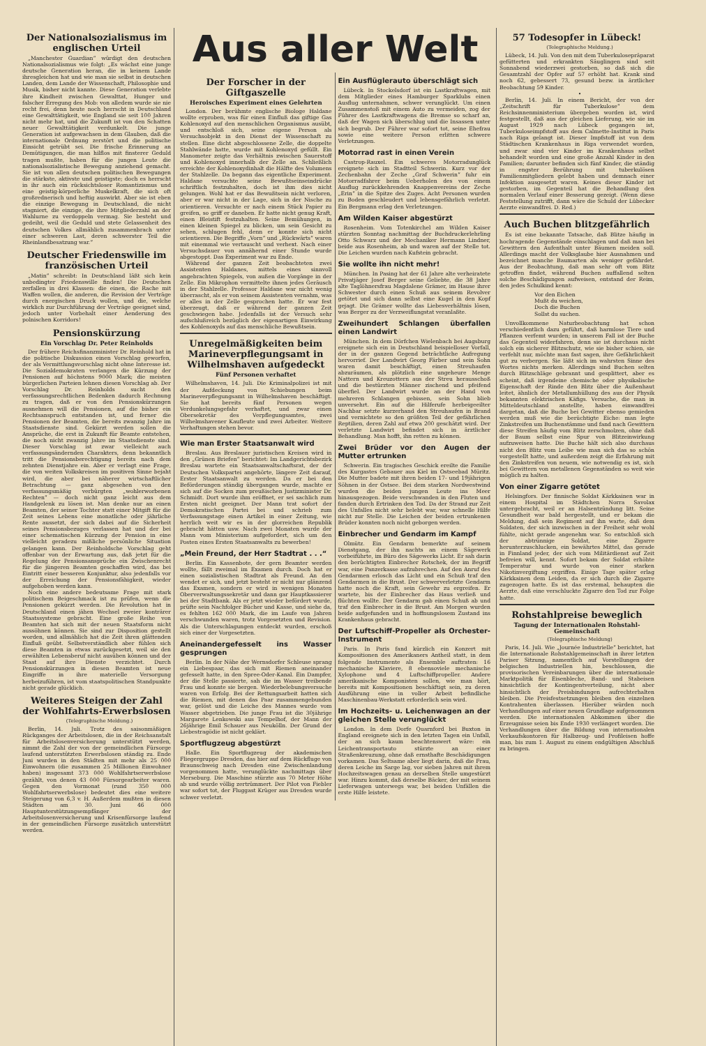Der Nationalsozialismus im englischen Urteil
„Manchester Guardian“ würdigt den deutschen Nationalsozialismus wie folgt: „Es wächst eine junge deutsche Generation heran, die in keinem Lande ihresgleichen hat und wie man sie selbst in deutschen Landen, dem Lande der Wissenschaft, Philosophie und Musik, bisher nicht kannte. Diese Generation verlebte ihre Kindheit zwischen Gewalttat, Hunger und falscher Erregung des Mob: von alledem wurde sie nie recht frei, denn heute noch herrscht in Deutschland eine Gewalttätigkeit, wie England sie seit 100 Jahren nicht mehr hat, und die Zukunft ist von den Schatten neuer Gewalttätigkeit verdunkelt. Die junge Generation ist aufgewachsen in dem Glauben, daß die internationale Ordnung zerstört und die politische Einsicht getrübt sei. Die frische Erinnerung an Demütigungen, die man hilflos mit finsterer Geduld tragen mußte, haben für die jungen Leute die nationalsozialistische Bewegung anziehend gemacht. Sie ist von allen deutschen politischen Bewegungen die stärkste, aktivste und geistigste; doch es herrscht in ihr auch ein rücksichtsloser Romantizismus und eine geistig-körperliche Muskelkraft, die sich oft großrednerisch und heftig auswirkt. Aber sie ist eben die einzige Bewegung in Deutschland, die nicht stagniert, die einzige, die ihre Mitgliederzahl an der Wahlurne zu verdoppeln vermag. Sie besteht und gedeiht, weil die Geduld und stete Gelassenheit des deutschen Volkes allmählich zusammenbrach unter einer schweren Last, deren schwerster Teil die Rheinlandbesatzung war.“
Deutscher Friedenswille im französischen Urteil
„Matin“ schreibt: In Deutschland läßt sich kein unbedingter Friedenswille finden! Die Deutschen zerfallen in drei Klassen: die einen, die Rache mit Waffen wollen, die anderen, die Revision der Verträge durch energischen Druck wollen, und die, welche wirklich zur Durchführung der Verträge geeignet sind, jedoch unter Vorbehalt einer Aenderung des polnischen Korridors!
Pensionskürzung
Ein Vorschlag Dr. Peter Reinholds
Der frühere Reichsfinanzminister Dr. Reinhold hat in die politische Diskussion einen Vorschlag geworfen, der als Vermittlungsvorschlag nicht ohne Interesse ist. Die Sozialdemokraten verlangen die Kürzung der Pensionen auf höchstens 9000 Mark; die meisten bürgerlichen Parteien lehnen diesen Vorschlag ab. Der Vorschlag Dr. Reinholds sucht den verfassungsrechtlichen Bedenken dadurch Rechnung zu tragen, daß er von den Pensionskürzungen ausnehmen will die Pensionen, auf die bisher ein Rechtsanspruch entstanden ist, und ferner die Pensionen der Beamten, die bereits zwanzig Jahre im Staatsdienste sind. Gekürzt werden sollen die Ansprüche, die erst in Zukunft für Beamte entstehen, die noch nicht zwanzig Jahre im Staatsdienste sind. Dieser Vorschlag ist zwar vielleicht auch verfassungsändernden Charakters, denn bekanntlich tritt die Pensionsberechtigung bereits nach dem zehnten Dienstjahre ein. Aber er verlagt eine Frage, die von weiten Volkskreisen im positiven Sinne bejaht wird, die aber bei näherer wirtschaftlicher Betrachtung — ganz abgesehen von den verfassungsmäßig verbürgten „wohlerworbenen Rechten“ — doch nicht ganz leicht aus dem Handgelenk zu lösen ist. Man denke nur an einen Beamten, der seiner Tochter statt einer Mitgift für die Zeit seines Lebens eine monatliche oder jährliche Rente aussetzt, der sich dabei auf die Sicherheit seines Pensionsbezuges verlassen hat und der bei einer schematischen Kürzung der Pension in eine vielleicht geradezu mißliche persönliche Situation gelangen kann. Der Reinholdsche Vorschlag geht offenbar von der Erwartung aus, daß jetzt für die Regelung der Pensionsansprüche ein Zwischenrecht für die jüngeren Beamten geschaffen wird, das bei Eintritt einer besseren Konjunktur, also jedenfalls vor der Erreichung der Pensionsfähigkeit, wieder aufgehoben werden kann.
Noch eine andere bedeutsame Frage mit stark politischem Beigeschmack ist zu prüfen, wenn die Pensionen gekürzt werden. Die Revolution hat in Deutschland einen jähen Wechsel zweier konträrer Staatssysteme gebracht. Eine große Reihe von Beamten hat sich mit der neuen Staatsform nicht aussöhnen können. Sie sind zur Disposition gestellt worden, und allmählich hat die Zeit ihren glättenden Einfluß geübt. Selbstverständlich aber fühlen sich diese Beamten in etwas zurückgesetzt, weil sie den erwählten Lebensberuf nicht ausüben können und der Staat auf ihre Dienste verzichtet. Durch Pensionskürzungen in diesen Beamten ist neue Eingriffe in ihre materielle Versorgung herbeizuführen, ist vom staatspolitischen Standpunkte nicht gerade glücklich.
Weiteres Steigen der Zahl der Wohlfahrts-Erwerbslosen
(Telegraphische Meldung.)
Berlin, 14. Juli. Trotz des saisonmäßigen Rückganges der Arbeitslosen, die in der Reichsanstalt für Arbeitslosenversicherung unterstützt werden, nimmt die Zahl der von der gemeindlichen Fürsorge laufend unterstützten Erwerbslosen ständig zu. Ende Juni wurden in den Städten mit mehr als 25 000 Einwohnern (die zusammen 25 Millionen Einwohner haben) insgesamt 373 000 Wohlfahrtserwerbslose gezählt, von denen 43 000 Fürsorgearbeiter waren. Gegen den Vormonat (rund 350 000 Wohlfahrtserwerbslose) bedeutet dies eine weitere Steigerung von 6,3 v. H. Außerdem mußten in diesen Städten am 30. Juni 46 000 Hauptunterstützungsempfänger der Arbeitslosenversicherung und Krisenfürsorge laufend in der gemeindlichen Fürsorge zusätzlich unterstützt werden.
Aus aller Welt
Der Forscher in der Giftgaszelle
Heroisches Experiment eines Gelehrten
London. Der berühmte englische Biologe Haldane wollte erproben, was für einen Einfluß das giftige Gas Kohlenoxyd auf den menschlichen Organismus ausübt, und entschloß sich, seine eigene Person als Versuchsobjekt in den Dienst der Wissenschaft zu stellen. Eine dicht abgeschlossene Zelle, die doppelte Stahlwände hatte, wurde mit Kohlenoxyd gefüllt. Ein Manometer zeigte das Verhältnis zwischen Sauerstoff und Kohlenoxyd innerhalb der Zelle an. Schließlich erreichte der Kohlenoxydinhalt die Hälfte des Volumens der Stahlzelle. Da begann das eigentliche Experiment. Haldane versuchte seine Bewußtseinseindrücke schriftlich festzuhalten, doch ist ihm dies nicht gelungen. Wohl hat er das Bewußtsein nicht verloren, aber er war nicht in der Lage, sich in der Nische zu orientieren. Versuchte er nach einem Stück Papier zu greifen, so griff er daneben. Er hatte nicht genug Kraft, einen Bleistift festzuhalten. Seine Bemühungen, in einen kleinen Spiegel zu blicken, um sein Gesicht zu sehen, schlugen fehl, denn er konnte sich nicht orientieren. Die Begriffe „Vorn“ und „Rückwärts“ waren mit einemmal wie vertauscht und verhext. Nach einer Versuchsdauer von annähernd einer Stunde wurde abgestoppt. Das Experiment war zu Ende.
Während der ganzen Zeit beobachteten zwei Assistenten Haldanes, mittels eines sinnvoll angebrachten Spiegels, von außen die Vorgänge in der Zelle. Ein Mikrophon vermittelte ihnen jedes Geräusch in der Stahlzelle. Professor Haldane war nicht wenig überrascht, als er von seinem Assistenten vernahm, was er alles in der Zelle gesprochen hatte. Er war fest überzeugt, daß er während der ganzen Zeit geschwiegen habe. Jedenfalls ist der Versuch sehr aufschlußreich bezüglich der eigenartigen Einwirkung des Kohlenoxyds auf das menschliche Bewußtsein.
Unregelmäßigkeiten beim Marineverpflegungsamt in Wilhelmshaven aufgedeckt
Fünf Personen verhaftet
Wilhelmshaven, 14. Juli. Die Kriminalpolizei ist mit der Aufdeckung von Schiebungen beim Marineverpflegungsamt in Wilhelmshaven beschäftigt. Sie hat bereits fünf Personen wegen Verdunkelungsgefahr verhaftet, und zwar einen Obersekretär des Verpflegungsamtes, zwei Wilhelmshavener Kaufleute und zwei Arbeiter. Weitere Verhaftungen stehen bevor.
Wie man Erster Staatsanwalt wird
Breslau. Aus Breslauer juristischen Kreisen wird in den „Grünen Briefen“ berichtet: Im Landgerichtsbezirk Breslau wartete ein Staatsanwaltschaftsrat, der der Deutschen Volkspartei angehörte, längere Zeit darauf, Erster Staatsanwalt zu werden. Da er bei den Beförderungen ständig übergangen wurde, machte er sich auf die Socken zum preußischen Justizminister Dr. Schmidt. Dort wurde ihm eröffnet, er sei sachlich zum Ersten nicht geeignet. Der Mann trat sofort der Demokratischen Partei bei und schrieb zum Verfassungstage einen Artikel in einer Zeitung, wie herrlich weit wir es in der glorreichen Republik gebracht hätten usw. Nach zwei Monaten wurde der Mann vom Ministerium aufgefordert, sich um den Posten eines Ersten Staatsanwalts zu bewerben!
„Mein Freund, der Herr Stadtrat . . .“
Berlin. Ein Kassenbote, der gern Beamter werden wollte, fällt zweimal im Examen durch. Doch hat er einen sozialistischen Stadtrat als Freund. An den wendet er sich, und jetzt besteht er nicht nur glänzend das Examen, sondern er wird in wenigen Monaten Oberverwaltungssekretär und dann gar Hauptkassierer bei der Stadtbank. Als er jetzt wieder befördert wurde, prüfte sein Nachfolger Bücher und Kasse, und siehe da, es fehlten 162 000 Mark, die im Laufe von Jahren verschwunden waren, trotz Vorgesetzten und Revision. Als die Unterschlagungen entdeckt wurden, erschoß sich einer der Vorgesetzten.
Aneinandergefesselt ins Wasser gesprungen
Berlin. In der Nähe der Wernsdorfer Schleuse sprang ein Liebespaar, das sich mit Riemen aneinander gefesselt hatte, in den Spree-Oder-Kanal. Ein Dampfer, der die Stelle passierte, sah die im Wasser treibende Frau und konnte sie bergen. Wiederbelebungsversuche waren von Erfolg. Bei der Rettungsarbeit hatten sich die Riemen, mit denen das Paar zusammengebunden war, gelöst und die Leiche des Mannes wurde vom Wasser abgetrieben. Die junge Frau ist die 30jährige Margarete Lenkowski aus Tempelhof, der Mann der 26jährige Emil Schauer aus Neukölln. Der Grund der Liebestragödie ist nicht geklärt.
Sportflugzeug abgestürzt
Halle. Ein Sportflugzeug der akademischen Fliegergruppe Dresden, das hier auf dem Rückfluge von Braunschweig nach Dresden eine Zwischenlandung vorgenommen hatte, verunglückte nachmittags über Merseburg. Die Maschine stürzte aus 70 Meter Höhe ab und wurde völlig zertrümmert. Der Pilot von Fiebler war sofort tot, der Fluggast Krüger aus Dresden wurde schwer verletzt.
Ein Ausflüglerauto überschlägt sich
Lübeck. In Stockelsdorf ist ein Lastkraftwagen, mit dem Mitglieder eines Hamburger Sparklubs einen Ausflug unternahmen, schwer verunglückt. Um einen Zusammenstoß mit einem Auto zu vermeiden, zog der Führer des Lastkraftwagens die Bremse so scharf an, daß der Wagen sich überschlug und die Insassen unter sich begrub. Der Führer war sofort tot, seine Ehefrau sowie eine weitere Person erlitten schwere Verletzungen.
Motorrad rast in einen Verein
Castrop-Rauxel. Ein schweres Motorradunglück ereignete sich im Stadtteil Schwerin. Kurz vor der Zechenbahn der Zeche „Graf Schwerin“ fuhr ein Motorradfahrer beim Ueberholen des von einem Ausflug zurückkehrenden Knappenvereins der Zeche „Erin“ in die Spitze des Zuges. Acht Personen wurden zu Boden geschleudert und lebensgefährlich verletzt. Ein Bergmann erlag den Verletzungen.
Am Wilden Kaiser abgestürzt
Rosenheim. Vom Totenkirchel am Wilden Kaiser stürzten Sonntag nachmittag der Buchdruckerlehrling Otto Schwarz und der Mechaniker Hermann Lindner, beide aus Rosenheim, ab und waren auf der Stelle tot. Die Leichen wurden nach Kufstein gebracht.
Sie wollte ihn nicht mehr!
München. In Pasing hat der 61 Jahre alte verheiratete Privatjäger Josef Berger seine Geliebte, die 38 Jahre alte Taglöhnersfrau Magdalene Grämer, im Hause ihrer Schwester durch einen Schuß aus seinem Revolver getötet und sich dann selbst eine Kugel in den Kopf gejagt. Die Grämer wollte das Liebesverhältnis lösen, was Berger zu der Verzweiflungstat veranlaßte.
Zweihundert Schlangen überfallen einen Landwirt
München. In dem Dörfchen Wielenbach bei Augsburg ereignete sich ein in Deutschland beispielloser Vorfall, der in der ganzen Gegend beträchtliche Aufregung hervorrief. Der Landwirt Georg Färber und sein Sohn waren damit beschäftigt, einen Streuhaufen abzuräumen, als plötzlich eine ungeheure Menge Nattern und Kreuzottern aus der Streu herausschoß und die bestürzten Männer zischend und pfeifend überfiel. Der Landwirt wurde an der Hand von mehreren Schlangen gebissen, sein Sohn blieb unversehrt. Ein auf die Hilferufe herbeigeeilter Nachbar setzte kurzerhand den Streuhaufen in Brand und vernichtete so den größten Teil der gefährlichen Reptilien, deren Zahl auf etwa 200 geschätzt wird. Der verletzte Landwirt befindet sich in ärztlicher Behandlung. Man hofft, ihn retten zu können.
Zwei Brüder vor den Augen der Mutter ertrunken
Schwerin. Ein tragisches Geschick ereilte die Familie des Kurgastes Gebauer aus Kiel im Ostseebad Müritz. Die Mutter badete mit ihren beiden 17- und 19jährigen Söhnen in der Ostsee. Bei dem starken Nordwestwind wurden die beiden jungen Leute ins Meer hinausgezogen. Beide verschwanden in den Fluten und fanden durch Ertrinken den Tod. Da der Strand zur Zeit des Unfalles nicht sehr belebt war, war schnelle Hilfe nicht zur Stelle. Die Leichen der beiden ertrunkenen Brüder konnten noch nicht geborgen werden.
Einbrecher und Gendarm im Kampf
Olmütz. Ein Gendarm bemerkte auf seinem Dienstgang, der ihn nachts an einem Sägewerk vorbeiführte, im Büro des Sägewerks Licht. Er sah darin den berüchtigten Einbrecher Rotschek, der im Begriff war, eine Panzerkasse aufzubrechen. Auf den Anruf des Gendarmen erlosch das Licht und ein Schuß traf den Gendarmen in die Brust. Der schwerverletzte Gendarm hatte noch die Kraft, sein Gewehr zu ergreifen. Er wartete, bis der Einbrecher das Haus verließ und flüchten wollte. Der Gendarm gab einen Schuß ab und traf den Einbrecher in die Brust. Am Morgen wurden beide aufgefunden und in hoffnungslosem Zustand ins Krankenhaus gebracht.
Der Luftschiff-Propeller als Orchester-Instrument
Paris. In Paris fand kürzlich ein Konzert mit Kompositionen des Amerikaners Antheil statt, in dem folgende Instrumente als Ensemble auftraten: 16 mechanische Klaviere, 8 ebensoviele mechanische Xylophone und 4 Luftschiffpropeller. Andere amerikanische Komponisten sollen, wie man hört, bereits mit Kompositionen beschäftigt sein, zu deren Ausführung eine in voller Arbeit befindliche Maschinenbau-Werkstatt erforderlich sein wird.
Im Hochzeits- u. Leichenwagen an der gleichen Stelle verunglückt
London. In dem Dorfe Quarnford bei Buxton in England ereignete sich in den letzten Tagen ein Unfall, der an sich kaum beachtenswert wäre: ein Leichentransportauto stürzte an einer Straßenkreuzung, ohne daß ernsthafte Beschädigungen vorkamen. Das Seltsame aber liegt darin, daß die Frau, deren Leiche im Sarge lag, vor sieben Jahren mit ihrem Hochzeitswagen genau an derselben Stelle umgestürzt war. Hinzu kommt, daß derselbe Bäcker, der mit seinem Lieferwagen unterwegs war, bei beiden Unfällen die erste Hilfe leistete.
57 Todesopfer in Lübeck!
(Telegraphische Meldung.)
Lübeck, 14. Juli. Von den mit dem Tuberkulosepräparat gefütterten und erkrankten Säuglingen sind seit Sonnabend wiederzwei gestorben, so daß sich die Gesamtzahl der Opfer auf 57 erhöht hat. Krank sind noch 62, gebessert 73, gesund bezw. in ärztlicher Beobachtung 59 Kinder.
•
Berlin, 14. Juli. In einem Bericht, der von der „Zeitschrift für Tuberkulose“ dem Reichsinnenministerium übergeben worden ist, wird festgestellt, daß aus der gleichen Lieferung, wie sie im August 1929 nach Lübeck gegangen ist, Tuberkuloseimpfstoff aus dem Calmette-Institut in Paris nach Riga gelangt ist. Dieser Impfstoff ist von dem Städtischen Krankenhaus in Riga verwendet worden, und zwar sind vier Kinder im Krankenhaus selbst behandelt worden und eine große Anzahl Kinder in den Familien; darunter befinden sich fünf Kinder, die ständig in engster Berührung mit tuberkulösen Familienmitgliedern gelebt haben und demnach einer Infektion ausgesetzt waren. Keines dieser Kinder ist gestorben, im Gegenteil hat die Behandlung den normalen Verlauf einer Besserung gezeigt. (Wenn diese Feststellung zutrifft, dann wäre die Schuld der Lübecker Aerzte einwandfrei. D. Red.)
Auch Buchen blitzgefährlich
Es ist eine bekannte Tatsache, daß Blitze häufig in hochragende Gegenstände einschlagen und daß man bei Gewittern den Aufenthalt unter Bäumen meiden soll. Allerdings macht der Volksglaube hier Ausnahmen und bezeichnet manche Baumarten als weniger gefährdet. Aus der Beobachtung, daß man sehr oft vom Blitz getroffen findet, während Buchen auffallend selten solche Beschädigungen aufweisen, entstand der Reim, den jedes Schulkind kennt:
Vor den Eichen
Mußt du weichen,
Doch die Buchen
Sollst du suchen.
Unvollkommene Naturbeobachtung hat schon verschiedentlich dazu geführt, daß harmlose Tiere und Pflanzen verfemt wurden; in unserem Fall ist der Buche das Gegenteil widerfahren, denn sie ist durchaus nicht solch ein sicherer Blitzschutz, wie sie bisher schien, sie verfehlt nur, möchte man fast sagen, ihre Gefährlichkeit gut zu verbergen. Sie läßt sich im wahrsten Sinne des Wortes nichts merken. Allerdings sind Buchen selten durch Blitzschläge gebrannt und gesplittert, aber es scheint, daß irgendeine chemische oder physikalische Eigenschaft der Rinde den Blitz über die Außenhaut leitet, ähnlich der Metallumhüllung des aus der Physik bekannten elektrischen Käfigs. Versuche, die man in Mitteldeutschland anstellte, haben einwandfrei dargetan, daß die Buche bei Gewitter ebenso gemieden werden muß wie die berüchtigte Eiche: man legte Zinkstreifen um Buchenstämme und fand nach Gewittern diese Streifen häufig vom Blitz zerschmolzen, ohne daß der Baum selbst eine Spur von Blitzeinwirkung aufzuweisen hatte. Die Buche hält sich also durchaus nicht den Blitz vom Leibe wie man sich das so schön vorgestellt hatte, und außerdem zeigt die Erfahrung mit den Zinkstreifen von neuem, wie notwendig es ist, sich bei Gewittern von metallenen Gegenständen so weit wie möglich zu halten.
Von einer Zigarre getötet
Helsingfors. Der finnische Soldat Kärkkainen war in einem Hospital im Städtchen Norra Savolax untergebracht, weil er an Halsentzündung litt. Seine Gesundheit war bald hergestellt, und er bekam die Meldung, daß sein Regiment auf ihn warte, daß dem Soldaten, der sich inzwischen in der Freiheit sehr wohl fühlte, nicht gerade angenehm war. So entschloß sich der abtrünnige Soldat, eine Zigarre herunterzuschlucken, ein bewährtes Mittel, das gerade in Finnland jeder, der sich vom Militärdienst auf Zeit befreien will, kennt. Sofort bekam der Soldat erhöhte Temperatur und wurde von einer starken Nikotinvergiftung ergriffen. Einige Tage später erlag Kärkkainen dem Leiden, da er sich durch die Zigarre zugezogen hatte. Es ist das erstemal, behaupten die Aerzte, daß eine verschluckte Zigarre den Tod zur Folge hatte.
Rohstahlpreise beweglich
Tagung der Internationalen Rohstahl-Gemeinschaft
(Telegraphische Meldung)
Paris, 14. Juli. Wie „Journée Industrielle“ berichtet, hat die Internationale Rohstahlgemeinschaft in ihrer letzten Pariser Sitzung, namentlich auf Vorstellungen der belgischen Industriellen hin, beschlossen, die provisorischen Vereinbarungen über die internationale Marktpolitik für Eisenbleche, Band- und Stabeisen hinsichtlich der Kontingentverteilung, nicht aber hinsichtlich der Preisbindungen aufrechterhalten bleiben. Die Preisfestsetzungen bleiben den einzelnen Kontrahenten überlassen. Hierüber würden noch Verhandlungen auf einer neuen Grundlage aufgenommen werden. Die internationalen Abkommen über die Erzeugnisse seien bis Ende 1930 verlängert worden. Die Verhandlungen über die Bildung von internationalen Verkaufskontoren für Halbzeug- und Profileisen hoffe man, bis zum 1. August zu einem endgültigen Abschluß zu bringen.